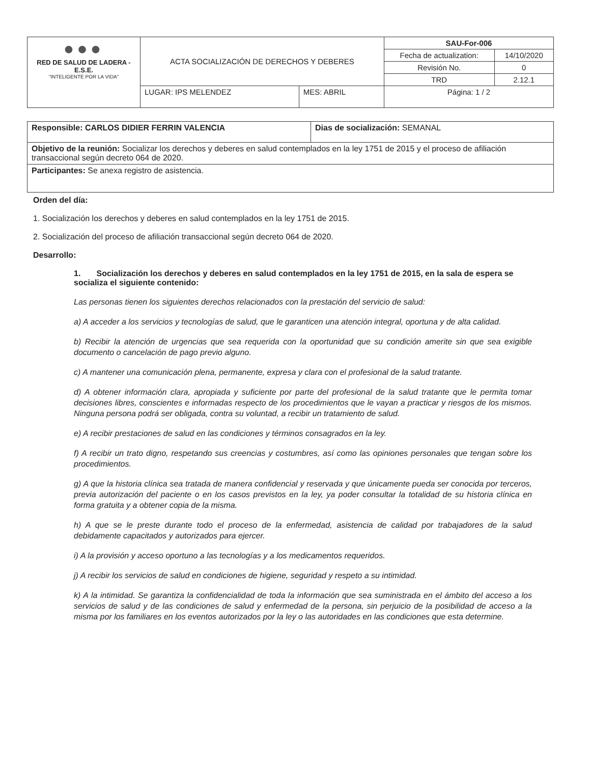| ●●● RED DE SALUD DE LADERA - E.S.E. "INTELIGENTE POR LA VIDA" | ACTA SOCIALIZACIÓN DE DERECHOS Y DEBERES | | SAU-For-006 | |
| | | | Fecha de actualization: | 14/10/2020 |
| | | | Revisión No. | 0 |
| | | | TRD | 2.12.1 |
| | LUGAR: IPS MELENDEZ | MES: ABRIL | Página: 1 / 2 | |
| Responsible: CARLOS DIDIER FERRIN VALENCIA | Dias de socialización: SEMANAL |
| Objetivo de la reunión: Socializar los derechos y deberes en salud contemplados en la ley 1751 de 2015 y el proceso de afiliación transaccional según decreto 064 de 2020. | |
| Participantes: Se anexa registro de asistencia. | |
Orden del día:
1. Socialización los derechos y deberes en salud contemplados en la ley 1751 de 2015.
2. Socialización del proceso de afiliación transaccional según decreto 064 de 2020.
Desarrollo:
1. Socialización los derechos y deberes en salud contemplados en la ley 1751 de 2015, en la sala de espera se socializa el siguiente contenido:
Las personas tienen los siguientes derechos relacionados con la prestación del servicio de salud:
a) A acceder a los servicios y tecnologías de salud, que le garanticen una atención integral, oportuna y de alta calidad.
b) Recibir la atención de urgencias que sea requerida con la oportunidad que su condición amerite sin que sea exigible documento o cancelación de pago previo alguno.
c) A mantener una comunicación plena, permanente, expresa y clara con el profesional de la salud tratante.
d) A obtener información clara, apropiada y suficiente por parte del profesional de la salud tratante que le permita tomar decisiones libres, conscientes e informadas respecto de los procedimientos que le vayan a practicar y riesgos de los mismos. Ninguna persona podrá ser obligada, contra su voluntad, a recibir un tratamiento de salud.
e) A recibir prestaciones de salud en las condiciones y términos consagrados en la ley.
f) A recibir un trato digno, respetando sus creencias y costumbres, así como las opiniones personales que tengan sobre los procedimientos.
g) A que la historia clínica sea tratada de manera confidencial y reservada y que únicamente pueda ser conocida por terceros, previa autorización del paciente o en los casos previstos en la ley, ya poder consultar la totalidad de su historia clínica en forma gratuita y a obtener copia de la misma.
h) A que se le preste durante todo el proceso de la enfermedad, asistencia de calidad por trabajadores de la salud debidamente capacitados y autorizados para ejercer.
i) A la provisión y acceso oportuno a las tecnologías y a los medicamentos requeridos.
j) A recibir los servicios de salud en condiciones de higiene, seguridad y respeto a su intimidad.
k) A la intimidad. Se garantiza la confidencialidad de toda la información que sea suministrada en el ámbito del acceso a los servicios de salud y de las condiciones de salud y enfermedad de la persona, sin perjuicio de la posibilidad de acceso a la misma por los familiares en los eventos autorizados por la ley o las autoridades en las condiciones que esta determine.